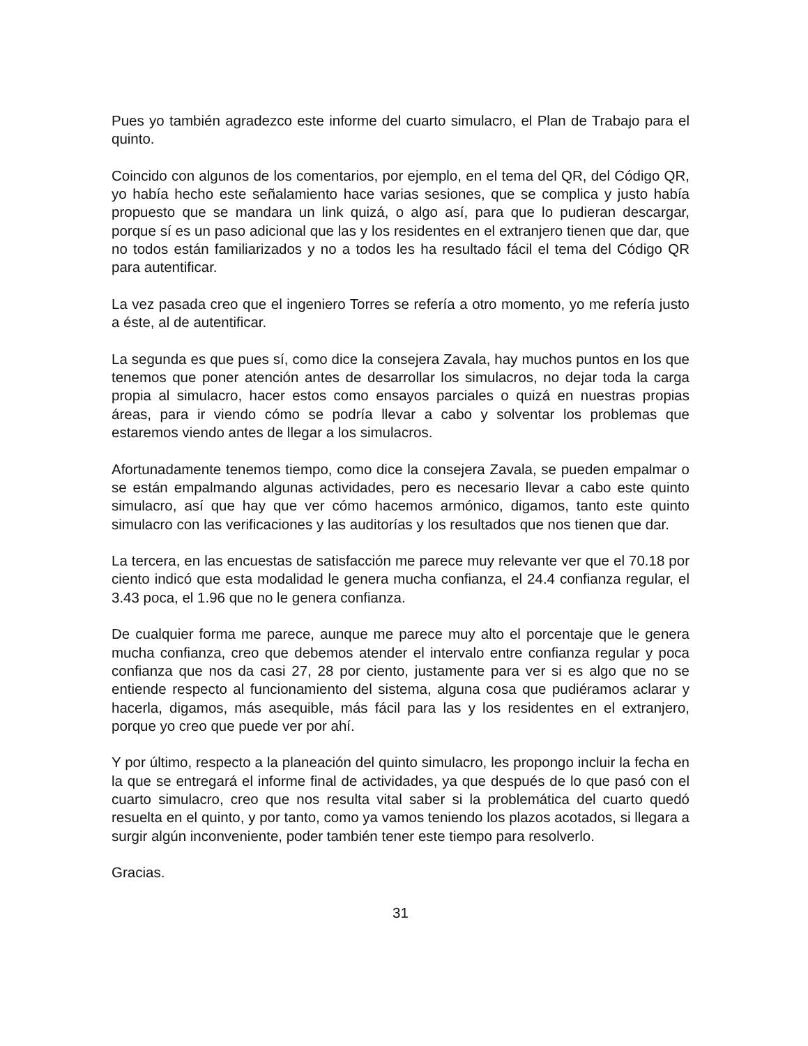Pues yo también agradezco este informe del cuarto simulacro, el Plan de Trabajo para el quinto.
Coincido con algunos de los comentarios, por ejemplo, en el tema del QR, del Código QR, yo había hecho este señalamiento hace varias sesiones, que se complica y justo había propuesto que se mandara un link quizá, o algo así, para que lo pudieran descargar, porque sí es un paso adicional que las y los residentes en el extranjero tienen que dar, que no todos están familiarizados y no a todos les ha resultado fácil el tema del Código QR para autentificar.
La vez pasada creo que el ingeniero Torres se refería a otro momento, yo me refería justo a éste, al de autentificar.
La segunda es que pues sí, como dice la consejera Zavala, hay muchos puntos en los que tenemos que poner atención antes de desarrollar los simulacros, no dejar toda la carga propia al simulacro, hacer estos como ensayos parciales o quizá en nuestras propias áreas, para ir viendo cómo se podría llevar a cabo y solventar los problemas que estaremos viendo antes de llegar a los simulacros.
Afortunadamente tenemos tiempo, como dice la consejera Zavala, se pueden empalmar o se están empalmando algunas actividades, pero es necesario llevar a cabo este quinto simulacro, así que hay que ver cómo hacemos armónico, digamos, tanto este quinto simulacro con las verificaciones y las auditorías y los resultados que nos tienen que dar.
La tercera, en las encuestas de satisfacción me parece muy relevante ver que el 70.18 por ciento indicó que esta modalidad le genera mucha confianza, el 24.4 confianza regular, el 3.43 poca, el 1.96 que no le genera confianza.
De cualquier forma me parece, aunque me parece muy alto el porcentaje que le genera mucha confianza, creo que debemos atender el intervalo entre confianza regular y poca confianza que nos da casi 27, 28 por ciento, justamente para ver si es algo que no se entiende respecto al funcionamiento del sistema, alguna cosa que pudiéramos aclarar y hacerla, digamos, más asequible, más fácil para las y los residentes en el extranjero, porque yo creo que puede ver por ahí.
Y por último, respecto a la planeación del quinto simulacro, les propongo incluir la fecha en la que se entregará el informe final de actividades, ya que después de lo que pasó con el cuarto simulacro, creo que nos resulta vital saber si la problemática del cuarto quedó resuelta en el quinto, y por tanto, como ya vamos teniendo los plazos acotados, si llegara a surgir algún inconveniente, poder también tener este tiempo para resolverlo.
Gracias.
31